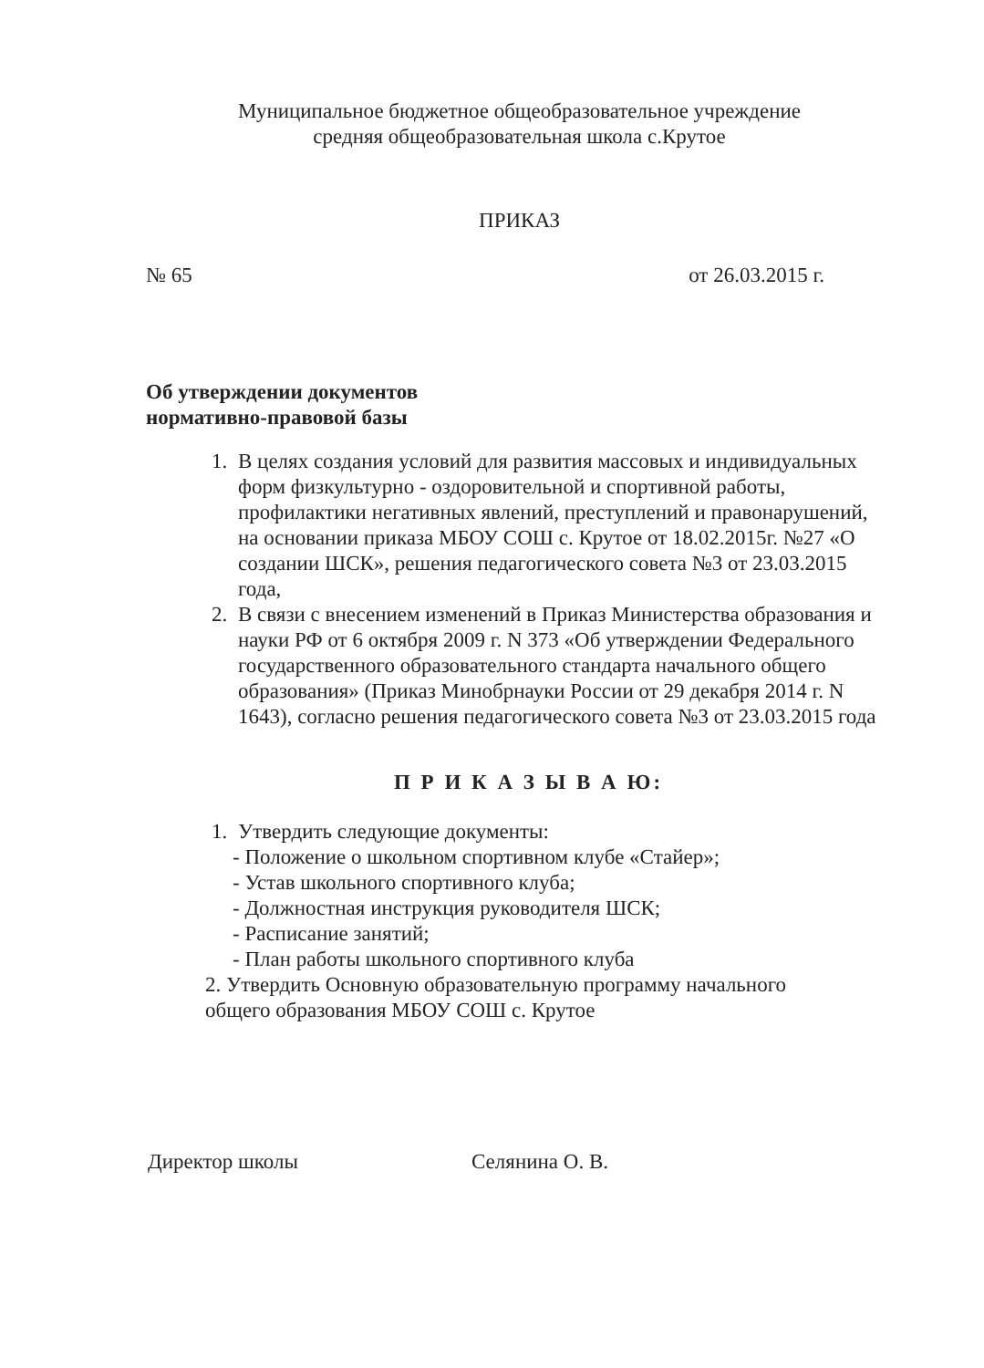Муниципальное бюджетное общеобразовательное учреждение
средняя общеобразовательная школа с.Крутое
ПРИКАЗ
№ 65 от 26.03.2015 г.
Об утверждении документов
нормативно-правовой базы
1. В целях создания условий для развития массовых и индивидуальных форм физкультурно - оздоровительной и спортивной работы, профилактики негативных явлений, преступлений и правонарушений, на основании приказа МБОУ СОШ с. Крутое от 18.02.2015г. №27 «О создании ШСК», решения педагогического совета №3 от 23.03.2015 года,
2. В связи с внесением изменений в Приказ Министерства образования и науки РФ от 6 октября 2009 г. N 373 «Об утверждении Федерального государственного образовательного стандарта начального общего образования» (Приказ Минобрнауки России от 29 декабря 2014 г. N 1643), согласно решения педагогического совета №3 от 23.03.2015 года
П Р И К А З Ы В А Ю:
1. Утвердить следующие документы:
- Положение о школьном спортивном клубе «Стайер»;
- Устав школьного спортивного клуба;
- Должностная инструкция руководителя ШСК;
- Расписание занятий;
- План работы школьного спортивного клуба
2. Утвердить Основную образовательную программу начального общего образования МБОУ СОШ с. Крутое
Директор школы Селянина О. В.